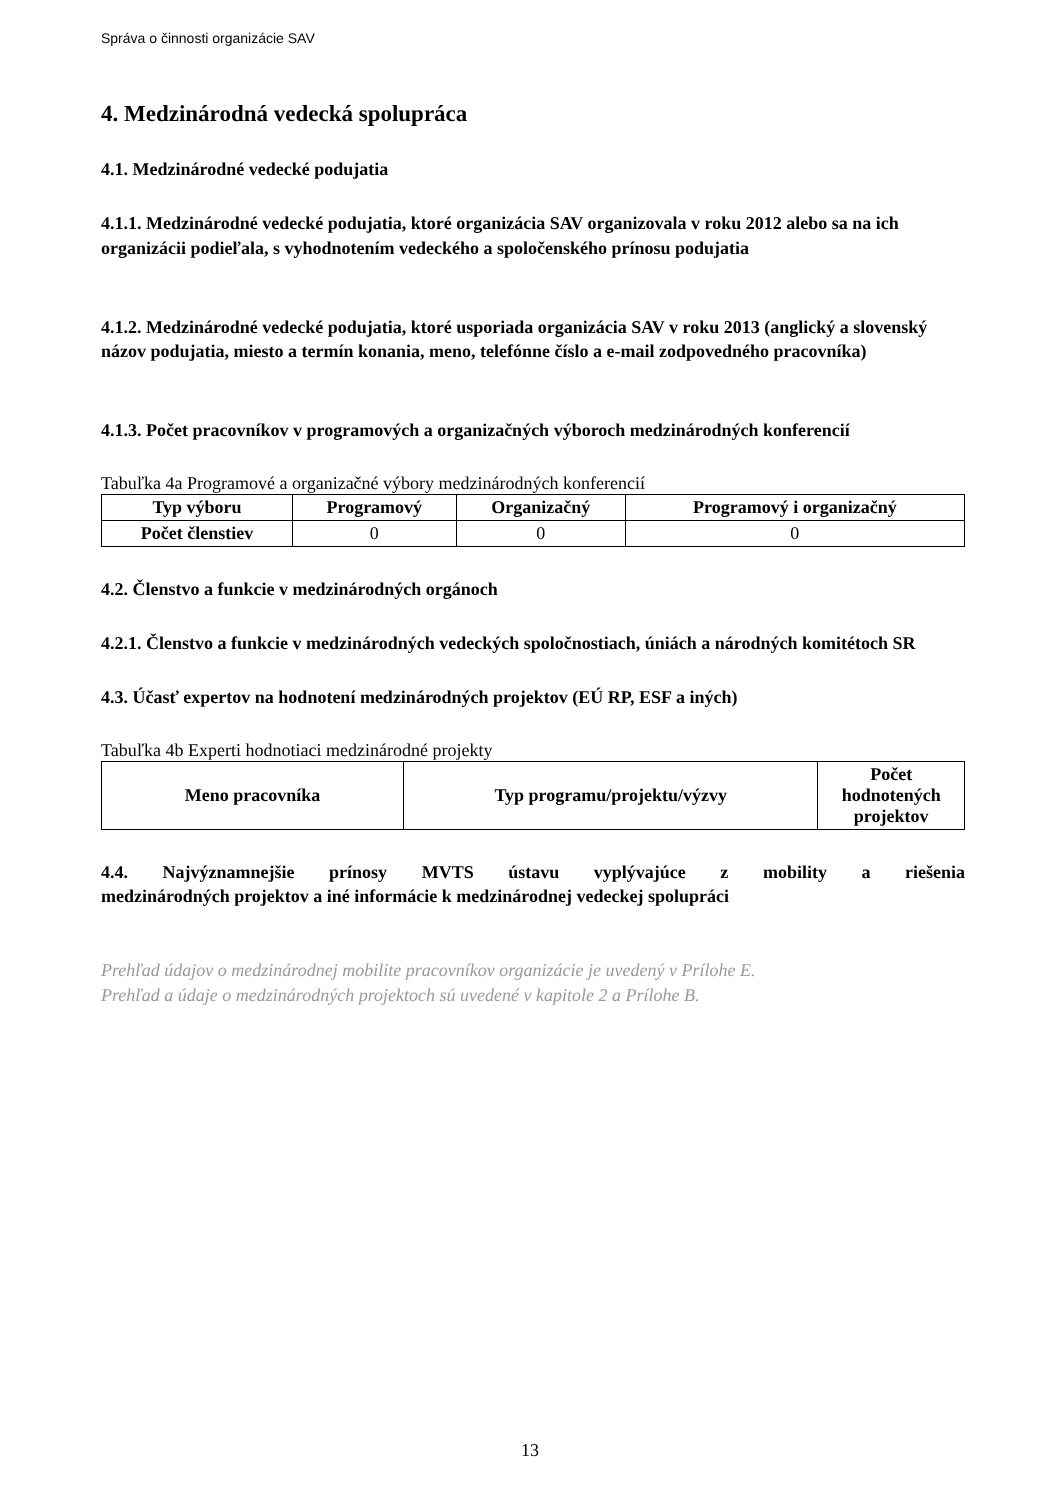Správa o činnosti organizácie SAV
4. Medzinárodná vedecká spolupráca
4.1. Medzinárodné vedecké podujatia
4.1.1. Medzinárodné vedecké podujatia, ktoré organizácia SAV organizovala v roku 2012 alebo sa na ich organizácii podieľala, s vyhodnotením vedeckého a spoločenského prínosu podujatia
4.1.2. Medzinárodné vedecké podujatia, ktoré usporiada organizácia SAV v roku 2013 (anglický a slovenský názov podujatia, miesto a termín konania, meno, telefónne číslo a e-mail zodpovedného pracovníka)
4.1.3. Počet pracovníkov v programových a organizačných výboroch medzinárodných konferencií
Tabuľka 4a Programové a organizačné výbory medzinárodných konferencií
| Typ výboru | Programový | Organizačný | Programový i organizačný |
| --- | --- | --- | --- |
| Počet členstiev | 0 | 0 | 0 |
4.2. Členstvo a funkcie v medzinárodných orgánoch
4.2.1. Členstvo a funkcie v medzinárodných vedeckých spoločnostiach, úniách a národných komitétoch SR
4.3. Účasť expertov na hodnotení medzinárodných projektov (EÚ RP, ESF a iných)
Tabuľka 4b Experti hodnotiaci medzinárodné projekty
| Meno pracovníka | Typ programu/projektu/výzvy | Počet hodnotených projektov |
| --- | --- | --- |
4.4. Najvýznamnejšie prínosy MVTS ústavu vyplývajúce z mobility a riešenia
medzinárodných projektov a iné informácie k medzinárodnej vedeckej spolupráci
Prehľad údajov o medzinárodnej mobilite pracovníkov organizácie je uvedený v Prílohe E.
Prehľad a údaje o medzinárodných projektoch sú uvedené v kapitole 2 a Prílohe B.
13